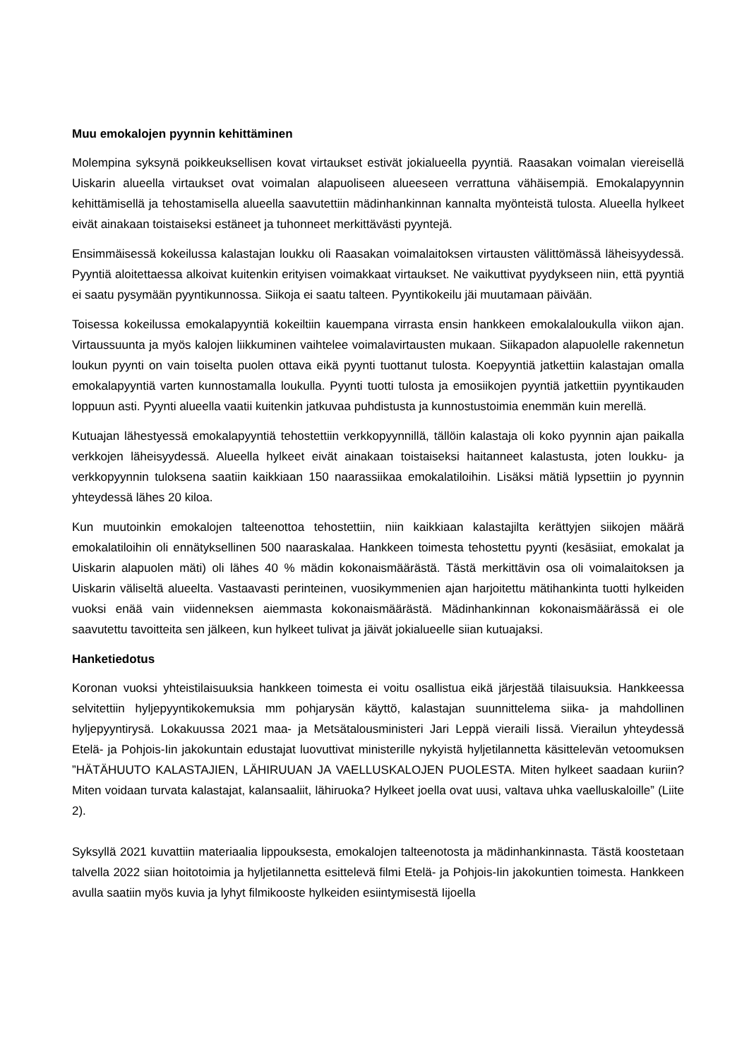Muu emokalojen pyynnin kehittäminen
Molempina syksynä poikkeuksellisen kovat virtaukset estivät jokialueella pyyntiä. Raasakan voimalan viereisellä Uiskarin alueella virtaukset ovat voimalan alapuoliseen alueeseen verrattuna vähäisempiä. Emokalapyynnin kehittämisellä ja tehostamisella alueella saavutettiin mädinhankinnan kannalta myönteistä tulosta. Alueella hylkeet eivät ainakaan toistaiseksi estäneet ja tuhonneet merkittävästi pyyntejä.
Ensimmäisessä kokeilussa kalastajan loukku oli Raasakan voimalaitoksen virtausten välittömässä läheisyydessä. Pyyntiä aloitettaessa alkoivat kuitenkin erityisen voimakkaat virtaukset. Ne vaikuttivat pyydykseen niin, että pyyntiä ei saatu pysymään pyyntikunnossa. Siikoja ei saatu talteen. Pyyntikokeilu jäi muutamaan päivään.
Toisessa kokeilussa emokalapyyntiä kokeiltiin kauempana virrasta ensin hankkeen emokalaloukulla viikon ajan. Virtaussuunta ja myös kalojen liikkuminen vaihtelee voimalavirtausten mukaan. Siikapadon alapuolelle rakennetun loukun pyynti on vain toiselta puolen ottava eikä pyynti tuottanut tulosta. Koepyyntiä jatkettiin kalastajan omalla emokalapyyntiä varten kunnostamalla loukulla. Pyynti tuotti tulosta ja emosiikojen pyyntiä jatkettiin pyyntikauden loppuun asti. Pyynti alueella vaatii kuitenkin jatkuvaa puhdistusta ja kunnostustoimia enemmän kuin merellä.
Kutuajan lähestyessä emokalapyyntiä tehostettiin verkkopyynnillä, tällöin kalastaja oli koko pyynnin ajan paikalla verkkojen läheisyydessä. Alueella hylkeet eivät ainakaan toistaiseksi haitanneet kalastusta, joten loukku- ja verkkopyynnin tuloksena saatiin kaikkiaan 150 naarassiikaa emokalatiloihin. Lisäksi mätiä lypsettiin jo pyynnin yhteydessä lähes 20 kiloa.
Kun muutoinkin emokalojen talteenottoa tehostettiin, niin kaikkiaan kalastajilta kerättyjen siikojen määrä emokalatiloihin oli ennätyksellinen 500 naaraskalaa. Hankkeen toimesta tehostettu pyynti (kesäsiiat, emokalat ja Uiskarin alapuolen mäti) oli lähes 40 % mädin kokonaismäärästä. Tästä merkittävin osa oli voimalaitoksen ja Uiskarin väliseltä alueelta. Vastaavasti perinteinen, vuosikymmenien ajan harjoitettu mätihankinta tuotti hylkeiden vuoksi enää vain viidenneksen aiemmasta kokonaismäärästä. Mädinhankinnan kokonaismäärässä ei ole saavutettu tavoitteita sen jälkeen, kun hylkeet tulivat ja jäivät jokialueelle siian kutuajaksi.
Hanketiedotus
Koronan vuoksi yhteistilaisuuksia hankkeen toimesta ei voitu osallistua eikä järjestää tilaisuuksia. Hankkeessa selvitettiin hyljepyyntikokemuksia mm pohjarysän käyttö, kalastajan suunnittelema siika- ja mahdollinen hyljepyyntirysä. Lokakuussa 2021 maa- ja Metsätalousministeri Jari Leppä vieraili Iissä. Vierailun yhteydessä Etelä- ja Pohjois-Iin jakokuntain edustajat luovuttivat ministerille nykyistä hyljetilannetta käsittelevän vetoomuksen ”HÄTÄHUUTO KALASTAJIEN, LÄHIRUUAN JA VAELLUSKALOJEN PUOLESTA. Miten hylkeet saadaan kuriin? Miten voidaan turvata kalastajat, kalansaaliit, lähiruoka? Hylkeet joella ovat uusi, valtava uhka vaelluskaloille” (Liite 2).
Syksyllä 2021 kuvattiin materiaalia lippouksesta, emokalojen talteenotosta ja mädinhankinnasta. Tästä koostetaan talvella 2022 siian hoitotoimia ja hyljetilannetta esittelevä filmi Etelä- ja Pohjois-Iin jakokuntien toimesta. Hankkeen avulla saatiin myös kuvia ja lyhyt filmikooste hylkeiden esiintymisestä Iijoella